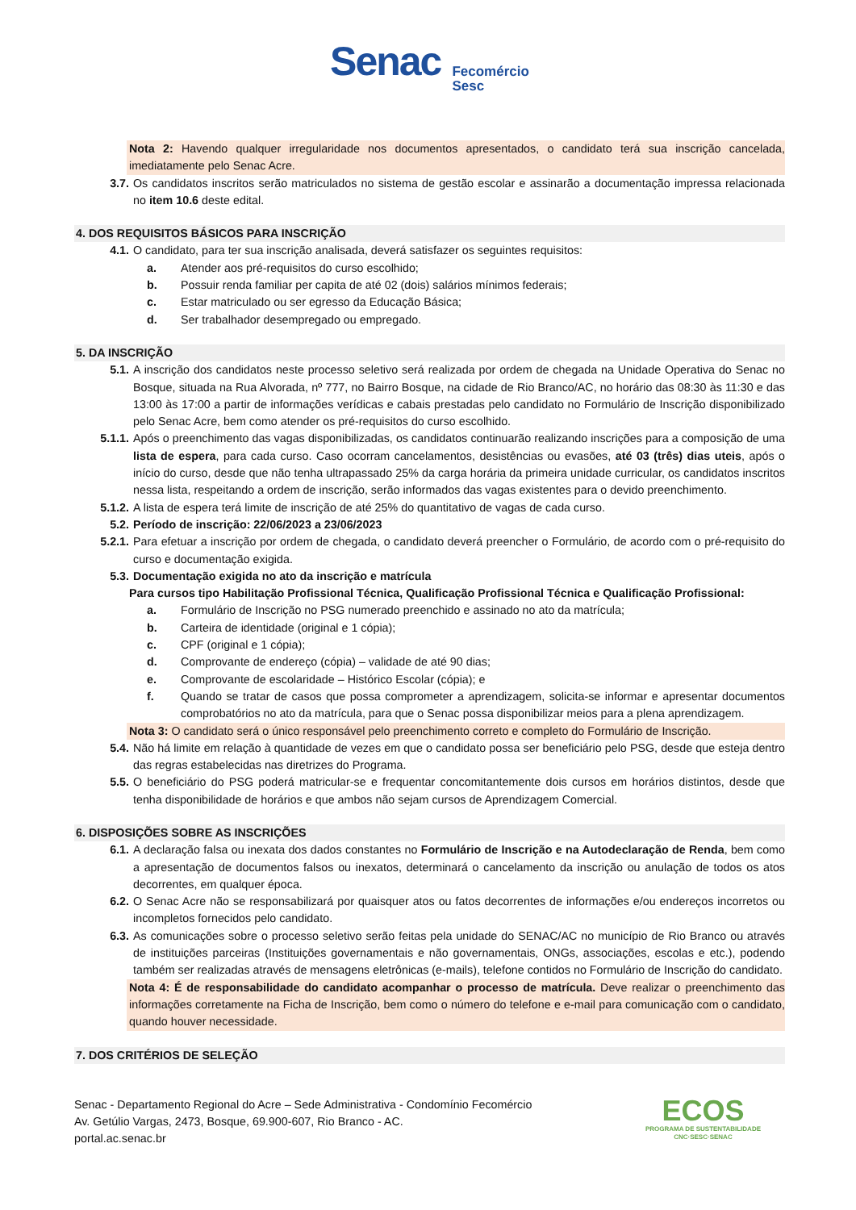Senac Fecomércio
Sesc
Nota 2: Havendo qualquer irregularidade nos documentos apresentados, o candidato terá sua inscrição cancelada, imediatamente pelo Senac Acre.
3.7. Os candidatos inscritos serão matriculados no sistema de gestão escolar e assinarão a documentação impressa relacionada no item 10.6 deste edital.
4. DOS REQUISITOS BÁSICOS PARA INSCRIÇÃO
4.1. O candidato, para ter sua inscrição analisada, deverá satisfazer os seguintes requisitos:
a. Atender aos pré-requisitos do curso escolhido;
b. Possuir renda familiar per capita de até 02 (dois) salários mínimos federais;
c. Estar matriculado ou ser egresso da Educação Básica;
d. Ser trabalhador desempregado ou empregado.
5. DA INSCRIÇÃO
5.1. A inscrição dos candidatos neste processo seletivo será realizada por ordem de chegada na Unidade Operativa do Senac no Bosque, situada na Rua Alvorada, nº 777, no Bairro Bosque, na cidade de Rio Branco/AC, no horário das 08:30 às 11:30 e das 13:00 às 17:00 a partir de informações verídicas e cabais prestadas pelo candidato no Formulário de Inscrição disponibilizado pelo Senac Acre, bem como atender os pré-requisitos do curso escolhido.
5.1.1. Após o preenchimento das vagas disponibilizadas, os candidatos continuarão realizando inscrições para a composição de uma lista de espera, para cada curso. Caso ocorram cancelamentos, desistências ou evasões, até 03 (três) dias uteis, após o início do curso, desde que não tenha ultrapassado 25% da carga horária da primeira unidade curricular, os candidatos inscritos nessa lista, respeitando a ordem de inscrição, serão informados das vagas existentes para o devido preenchimento.
5.1.2. A lista de espera terá limite de inscrição de até 25% do quantitativo de vagas de cada curso.
5.2. Período de inscrição: 22/06/2023 a 23/06/2023
5.2.1. Para efetuar a inscrição por ordem de chegada, o candidato deverá preencher o Formulário, de acordo com o pré-requisito do curso e documentação exigida.
5.3. Documentação exigida no ato da inscrição e matrícula
Para cursos tipo Habilitação Profissional Técnica, Qualificação Profissional Técnica e Qualificação Profissional:
a. Formulário de Inscrição no PSG numerado preenchido e assinado no ato da matrícula;
b. Carteira de identidade (original e 1 cópia);
c. CPF (original e 1 cópia);
d. Comprovante de endereço (cópia) – validade de até 90 dias;
e. Comprovante de escolaridade – Histórico Escolar (cópia); e
f. Quando se tratar de casos que possa comprometer a aprendizagem, solicita-se informar e apresentar documentos comprobatórios no ato da matrícula, para que o Senac possa disponibilizar meios para a plena aprendizagem.
Nota 3: O candidato será o único responsável pelo preenchimento correto e completo do Formulário de Inscrição.
5.4. Não há limite em relação à quantidade de vezes em que o candidato possa ser beneficiário pelo PSG, desde que esteja dentro das regras estabelecidas nas diretrizes do Programa.
5.5. O beneficiário do PSG poderá matricular-se e frequentar concomitantemente dois cursos em horários distintos, desde que tenha disponibilidade de horários e que ambos não sejam cursos de Aprendizagem Comercial.
6. DISPOSIÇÕES SOBRE AS INSCRIÇÕES
6.1. A declaração falsa ou inexata dos dados constantes no Formulário de Inscrição e na Autodeclaração de Renda, bem como a apresentação de documentos falsos ou inexatos, determinará o cancelamento da inscrição ou anulação de todos os atos decorrentes, em qualquer época.
6.2. O Senac Acre não se responsabilizará por quaisquer atos ou fatos decorrentes de informações e/ou endereços incorretos ou incompletos fornecidos pelo candidato.
6.3. As comunicações sobre o processo seletivo serão feitas pela unidade do SENAC/AC no município de Rio Branco ou através de instituições parceiras (Instituições governamentais e não governamentais, ONGs, associações, escolas e etc.), podendo também ser realizadas através de mensagens eletrônicas (e-mails), telefone contidos no Formulário de Inscrição do candidato.
Nota 4: É de responsabilidade do candidato acompanhar o processo de matrícula. Deve realizar o preenchimento das informações corretamente na Ficha de Inscrição, bem como o número do telefone e e-mail para comunicação com o candidato, quando houver necessidade.
7. DOS CRITÉRIOS DE SELEÇÃO
Senac - Departamento Regional do Acre – Sede Administrativa - Condomínio Fecomércio
Av. Getúlio Vargas, 2473, Bosque, 69.900-607, Rio Branco - AC.
portal.ac.senac.br
ECOS
PROGRAMA DE SUSTENTABILIDADE
CNC·SESC·SENAC